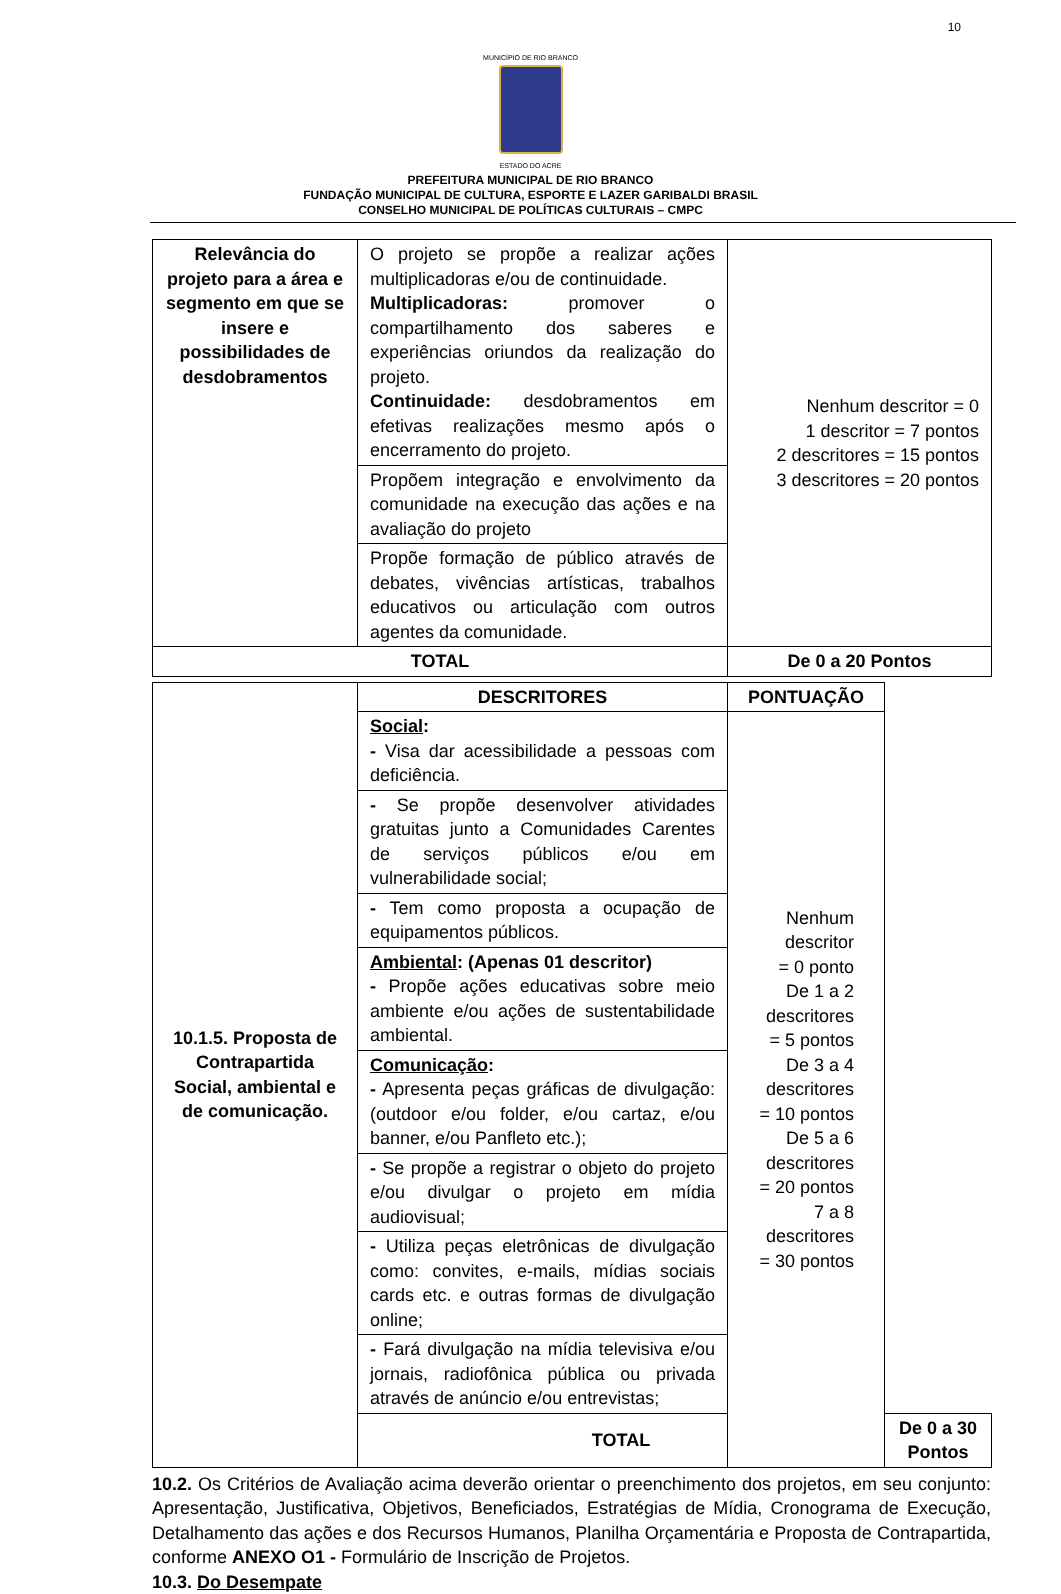10
MUNICÍPIO DE RIO BRANCO
ESTADO DO ACRE
PREFEITURA MUNICIPAL DE RIO BRANCO
FUNDAÇÃO MUNICIPAL DE CULTURA, ESPORTE E LAZER GARIBALDI BRASIL
CONSELHO MUNICIPAL DE POLÍTICAS CULTURAIS – CMPC
| Relevância do projeto para a área e segmento em que se insere e possibilidades de desdobramentos | O projeto se propõe a realizar ações multiplicadoras e/ou de continuidade. Multiplicadoras: promover o compartilhamento dos saberes e experiências oriundos da realização do projeto. Continuidade: desdobramentos em efetivas realizações mesmo após o encerramento do projeto. | Nenhum descritor = 0 1 descritor = 7 pontos 2 descritores = 15 pontos 3 descritores = 20 pontos |
| | Propõem integração e envolvimento da comunidade na execução das ações e na avaliação do projeto | |
| | Propõe formação de público através de debates, vivências artísticas, trabalhos educativos ou articulação com outros agentes da comunidade. | |
| TOTAL | | De 0 a 20 Pontos |
| 10.1.5. Proposta de Contrapartida Social, ambiental e de comunicação. | DESCRITORES | PONTUAÇÃO | |
| | Social : - Visa dar acessibilidade a pessoas com deficiência. | Nenhum descritor = 0 ponto De 1 a 2 descritores = 5 pontos De 3 a 4 descritores = 10 pontos De 5 a 6 descritores = 20 pontos 7 a 8 descritores = 30 pontos | |
| | - Se propõe desenvolver atividades gratuitas junto a Comunidades Carentes de serviços públicos e/ou em vulnerabilidade social; | | |
| | - Tem como proposta a ocupação de equipamentos públicos. | | |
| | Ambiental : (Apenas 01 descritor) - Propõe ações educativas sobre meio ambiente e/ou ações de sustentabilidade ambiental. | | |
| | Comunicação : - Apresenta peças gráficas de divulgação: (outdoor e/ou folder, e/ou cartaz, e/ou banner, e/ou Panfleto etc.); | | |
| | - Se propõe a registrar o objeto do projeto e/ou divulgar o projeto em mídia audiovisual; | | |
| | - Utiliza peças eletrônicas de divulgação como: convites, e-mails, mídias sociais cards etc. e outras formas de divulgação online; | | |
| | - Fará divulgação na mídia televisiva e/ou jornais, radiofônica pública ou privada através de anúncio e/ou entrevistas; | | |
| | TOTAL | | De 0 a 30 Pontos |
10.2. Os Critérios de Avaliação acima deverão orientar o preenchimento dos projetos, em seu conjunto: Apresentação, Justificativa, Objetivos, Beneficiados, Estratégias de Mídia, Cronograma de Execução, Detalhamento das ações e dos Recursos Humanos, Planilha Orçamentária e Proposta de Contrapartida, conforme ANEXO O1 - Formulário de Inscrição de Projetos.
10.3. Do Desempate